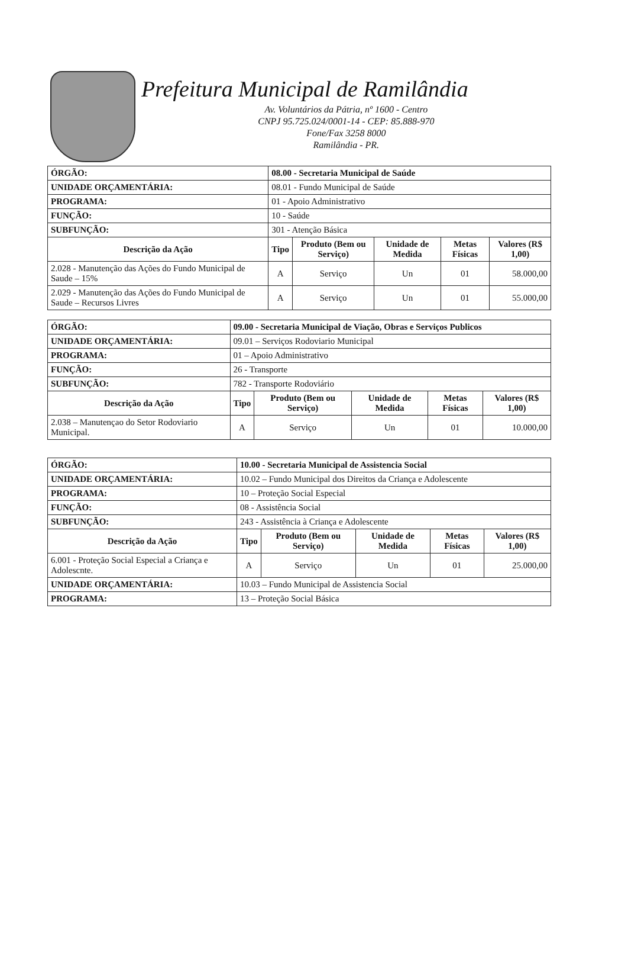Prefeitura Municipal de Ramilândia
Av. Voluntários da Pátria, nº 1600 - Centro
CNPJ 95.725.024/0001-14 - CEP: 85.888-970
Fone/Fax 3258 8000
Ramilândia - PR.
| ÓRGÃO: | 08.00 - Secretaria Municipal de Saúde | | | | | |
| UNIDADE ORÇAMENTÁRIA: | 08.01 - Fundo Municipal de Saúde | | | | | |
| PROGRAMA: | 01 - Apoio Administrativo | | | | | |
| FUNÇÃO: | 10 - Saúde | | | | | |
| SUBFUNÇÃO: | 301 - Atenção Básica | | | | | |
| Descrição da Ação | | Tipo | Produto (Bem ou Serviço) | Unidade de Medida | Metas Físicas | Valores (R$ 1,00) |
| 2.028 - Manutenção das Ações do Fundo Municipal de Saude – 15% | | A | Serviço | Un | 01 | 58.000,00 |
| 2.029 - Manutenção das Ações do Fundo Municipal de Saude – Recursos Livres | | A | Serviço | Un | 01 | 55.000,00 |
| ÓRGÃO: | 09.00 - Secretaria Municipal de Viação, Obras e Serviços Publicos | | | | | |
| UNIDADE ORÇAMENTÁRIA: | 09.01 – Serviços Rodoviario Municipal | | | | | |
| PROGRAMA: | 01 – Apoio Administrativo | | | | | |
| FUNÇÃO: | 26 - Transporte | | | | | |
| SUBFUNÇÃO: | 782 - Transporte Rodoviário | | | | | |
| Descrição da Ação | | Tipo | Produto (Bem ou Serviço) | Unidade de Medida | Metas Físicas | Valores (R$ 1,00) |
| 2.038 – Manutençao do Setor Rodoviario Municipal. | | A | Serviço | Un | 01 | 10.000,00 |
| ÓRGÃO: | 10.00 - Secretaria Municipal de Assistencia Social | | | | | |
| UNIDADE ORÇAMENTÁRIA: | 10.02 – Fundo Municipal dos Direitos da Criança e Adolescente | | | | | |
| PROGRAMA: | 10 – Proteção Social Especial | | | | | |
| FUNÇÃO: | 08 - Assistência Social | | | | | |
| SUBFUNÇÃO: | 243 - Assistência à Criança e Adolescente | | | | | |
| Descrição da Ação | | Tipo | Produto (Bem ou Serviço) | Unidade de Medida | Metas Físicas | Valores (R$ 1,00) |
| 6.001 - Proteção Social Especial a Criança e Adolescnte. | | A | Serviço | Un | 01 | 25.000,00 |
| UNIDADE ORÇAMENTÁRIA: | 10.03 – Fundo Municipal de Assistencia Social | | | | | |
| PROGRAMA: | 13 – Proteção Social Básica | | | | | |